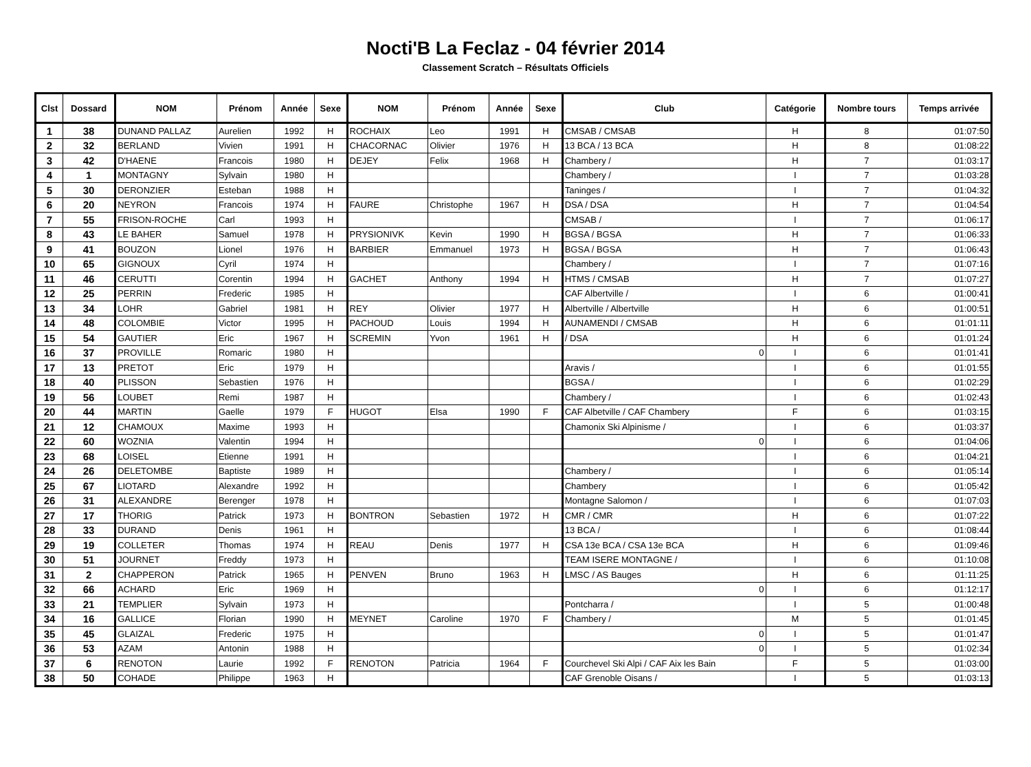Nocti'B La Feclaz - 04 février 2014
Classement Scratch – Résultats Officiels
| Clst | Dossard | NOM | Prénom | Année | Sexe | NOM | Prénom | Année | Sexe | Club | Catégorie | Nombre tours | Temps arrivée |
| --- | --- | --- | --- | --- | --- | --- | --- | --- | --- | --- | --- | --- | --- |
| 1 | 38 | DUNAND PALLAZ | Aurelien | 1992 | H | ROCHAIX | Leo | 1991 | H | CMSAB / CMSAB | H | 8 | 01:07:50 |
| 2 | 32 | BERLAND | Vivien | 1991 | H | CHACORNAC | Olivier | 1976 | H | 13 BCA / 13 BCA | H | 8 | 01:08:22 |
| 3 | 42 | D'HAENE | Francois | 1980 | H | DEJEY | Felix | 1968 | H | Chambery / | H | 7 | 01:03:17 |
| 4 | 1 | MONTAGNY | Sylvain | 1980 | H | | | | | Chambery / | I | 7 | 01:03:28 |
| 5 | 30 | DERONZIER | Esteban | 1988 | H | | | | | Taninges / | I | 7 | 01:04:32 |
| 6 | 20 | NEYRON | Francois | 1974 | H | FAURE | Christophe | 1967 | H | DSA / DSA | H | 7 | 01:04:54 |
| 7 | 55 | FRISON-ROCHE | Carl | 1993 | H | | | | | CMSAB / | I | 7 | 01:06:17 |
| 8 | 43 | LE BAHER | Samuel | 1978 | H | PRYSIONIVK | Kevin | 1990 | H | BGSA / BGSA | H | 7 | 01:06:33 |
| 9 | 41 | BOUZON | Lionel | 1976 | H | BARBIER | Emmanuel | 1973 | H | BGSA / BGSA | H | 7 | 01:06:43 |
| 10 | 65 | GIGNOUX | Cyril | 1974 | H | | | | | Chambery / | I | 7 | 01:07:16 |
| 11 | 46 | CERUTTI | Corentin | 1994 | H | GACHET | Anthony | 1994 | H | HTMS / CMSAB | H | 7 | 01:07:27 |
| 12 | 25 | PERRIN | Frederic | 1985 | H | | | | | CAF Albertville / | I | 6 | 01:00:41 |
| 13 | 34 | LOHR | Gabriel | 1981 | H | REY | Olivier | 1977 | H | Albertville / Albertville | H | 6 | 01:00:51 |
| 14 | 48 | COLOMBIE | Victor | 1995 | H | PACHOUD | Louis | 1994 | H | AUNAMENDI / CMSAB | H | 6 | 01:01:11 |
| 15 | 54 | GAUTIER | Eric | 1967 | H | SCREMIN | Yvon | 1961 | H | / DSA | H | 6 | 01:01:24 |
| 16 | 37 | PROVILLE | Romaric | 1980 | H | | | | | 0 | I | 6 | 01:01:41 |
| 17 | 13 | PRETOT | Eric | 1979 | H | | | | | Aravis / | I | 6 | 01:01:55 |
| 18 | 40 | PLISSON | Sebastien | 1976 | H | | | | | BGSA / | I | 6 | 01:02:29 |
| 19 | 56 | LOUBET | Remi | 1987 | H | | | | | Chambery / | I | 6 | 01:02:43 |
| 20 | 44 | MARTIN | Gaelle | 1979 | F | HUGOT | Elsa | 1990 | F | CAF Albetville / CAF Chambery | F | 6 | 01:03:15 |
| 21 | 12 | CHAMOUX | Maxime | 1993 | H | | | | | Chamonix Ski Alpinisme / | I | 6 | 01:03:37 |
| 22 | 60 | WOZNIA | Valentin | 1994 | H | | | | | 0 | I | 6 | 01:04:06 |
| 23 | 68 | LOISEL | Etienne | 1991 | H | | | | | | I | 6 | 01:04:21 |
| 24 | 26 | DELETOMBE | Baptiste | 1989 | H | | | | | Chambery / | I | 6 | 01:05:14 |
| 25 | 67 | LIOTARD | Alexandre | 1992 | H | | | | | Chambery | I | 6 | 01:05:42 |
| 26 | 31 | ALEXANDRE | Berenger | 1978 | H | | | | | Montagne Salomon / | I | 6 | 01:07:03 |
| 27 | 17 | THORIG | Patrick | 1973 | H | BONTRON | Sebastien | 1972 | H | CMR / CMR | H | 6 | 01:07:22 |
| 28 | 33 | DURAND | Denis | 1961 | H | | | | | 13 BCA / | I | 6 | 01:08:44 |
| 29 | 19 | COLLETER | Thomas | 1974 | H | REAU | Denis | 1977 | H | CSA 13e BCA / CSA 13e BCA | H | 6 | 01:09:46 |
| 30 | 51 | JOURNET | Freddy | 1973 | H | | | | | TEAM ISERE MONTAGNE / | I | 6 | 01:10:08 |
| 31 | 2 | CHAPPERON | Patrick | 1965 | H | PENVEN | Bruno | 1963 | H | LMSC / AS Bauges | H | 6 | 01:11:25 |
| 32 | 66 | ACHARD | Eric | 1969 | H | | | | | 0 | I | 6 | 01:12:17 |
| 33 | 21 | TEMPLIER | Sylvain | 1973 | H | | | | | Pontcharra / | I | 5 | 01:00:48 |
| 34 | 16 | GALLICE | Florian | 1990 | H | MEYNET | Caroline | 1970 | F | Chambery / | M | 5 | 01:01:45 |
| 35 | 45 | GLAIZAL | Frederic | 1975 | H | | | | | 0 | I | 5 | 01:01:47 |
| 36 | 53 | AZAM | Antonin | 1988 | H | | | | | 0 | I | 5 | 01:02:34 |
| 37 | 6 | RENOTON | Laurie | 1992 | F | RENOTON | Patricia | 1964 | F | Courchevel Ski Alpi / CAF Aix les Bain | F | 5 | 01:03:00 |
| 38 | 50 | COHADE | Philippe | 1963 | H | | | | | CAF Grenoble Oisans / | I | 5 | 01:03:13 |